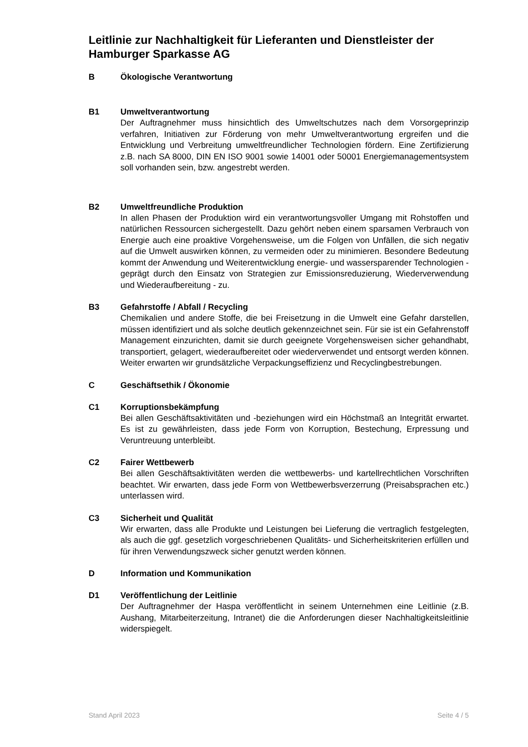Leitlinie zur Nachhaltigkeit für Lieferanten und Dienstleister der Hamburger Sparkasse AG
B Ökologische Verantwortung
B1 Umweltverantwortung
Der Auftragnehmer muss hinsichtlich des Umweltschutzes nach dem Vorsorge­prinzip verfahren, Initiativen zur Förderung von mehr Umweltverantwortung er­greifen und die Entwicklung und Verbreitung umweltfreundlicher Technologien fördern. Eine Zertifizierung z.B. nach SA 8000, DIN EN ISO 9001 sowie 14001 oder 50001 Energiemanagementsystem soll vorhanden sein, bzw. angestrebt werden.
B2 Umweltfreundliche Produktion
In allen Phasen der Produktion wird ein verantwortungsvoller Umgang mit Roh­stoffen und natürlichen Ressourcen sichergestellt. Dazu gehört neben einem sparsamen Verbrauch von Energie auch eine proaktive Vorgehensweise, um die Folgen von Unfällen, die sich negativ auf die Umwelt auswirken können, zu ver­meiden oder zu minimieren. Besondere Bedeutung kommt der Anwendung und Weiterentwicklung energie- und wassersparender Technologien - geprägt durch den Einsatz von Strategien zur Emissionsreduzierung, Wiederverwendung und Wiederaufbereitung - zu.
B3 Gefahrstoffe / Abfall / Recycling
Chemikalien und andere Stoffe, die bei Freisetzung in die Umwelt eine Gefahr darstellen, müssen identifiziert und als solche deutlich gekennzeichnet sein. Für sie ist ein Gefahrenstoff Management einzurichten, damit sie durch geeignete Vorgehensweisen sicher gehandhabt, transportiert, gelagert, wiederaufbereitet oder wiederverwendet und entsorgt werden können. Weiter erwarten wir grund­sätzliche Verpackungseffizienz und Recyclingbestrebungen.
C Geschäftsethik / Ökonomie
C1 Korruptionsbekämpfung
Bei allen Geschäftsaktivitäten und -beziehungen wird ein Höchstmaß an Integri­tät erwartet. Es ist zu gewährleisten, dass jede Form von Korruption, Bestechung, Erpressung und Veruntreuung unterbleibt.
C2 Fairer Wettbewerb
Bei allen Geschäftsaktivitäten werden die wettbewerbs- und kartellrechtlichen Vorschriften beachtet. Wir erwarten, dass jede Form von Wettbewerbsverzerrung (Preisabsprachen etc.) unterlassen wird.
C3 Sicherheit und Qualität
Wir erwarten, dass alle Produkte und Leistungen bei Lieferung die vertraglich festgelegten, als auch die ggf. gesetzlich vorgeschriebenen Qualitäts- und Si­cherheitskriterien erfüllen und für ihren Verwendungszweck sicher genutzt wer­den können.
D Information und Kommunikation
D1 Veröffentlichung der Leitlinie
Der Auftragnehmer der Haspa veröffentlicht in seinem Unternehmen eine Leitli­nie (z.B. Aushang, Mitarbeiterzeitung, Intranet) die die Anforderungen dieser Nachhaltigkeitsleitlinie widerspiegelt.
Stand April 2023 Seite 4 / 5